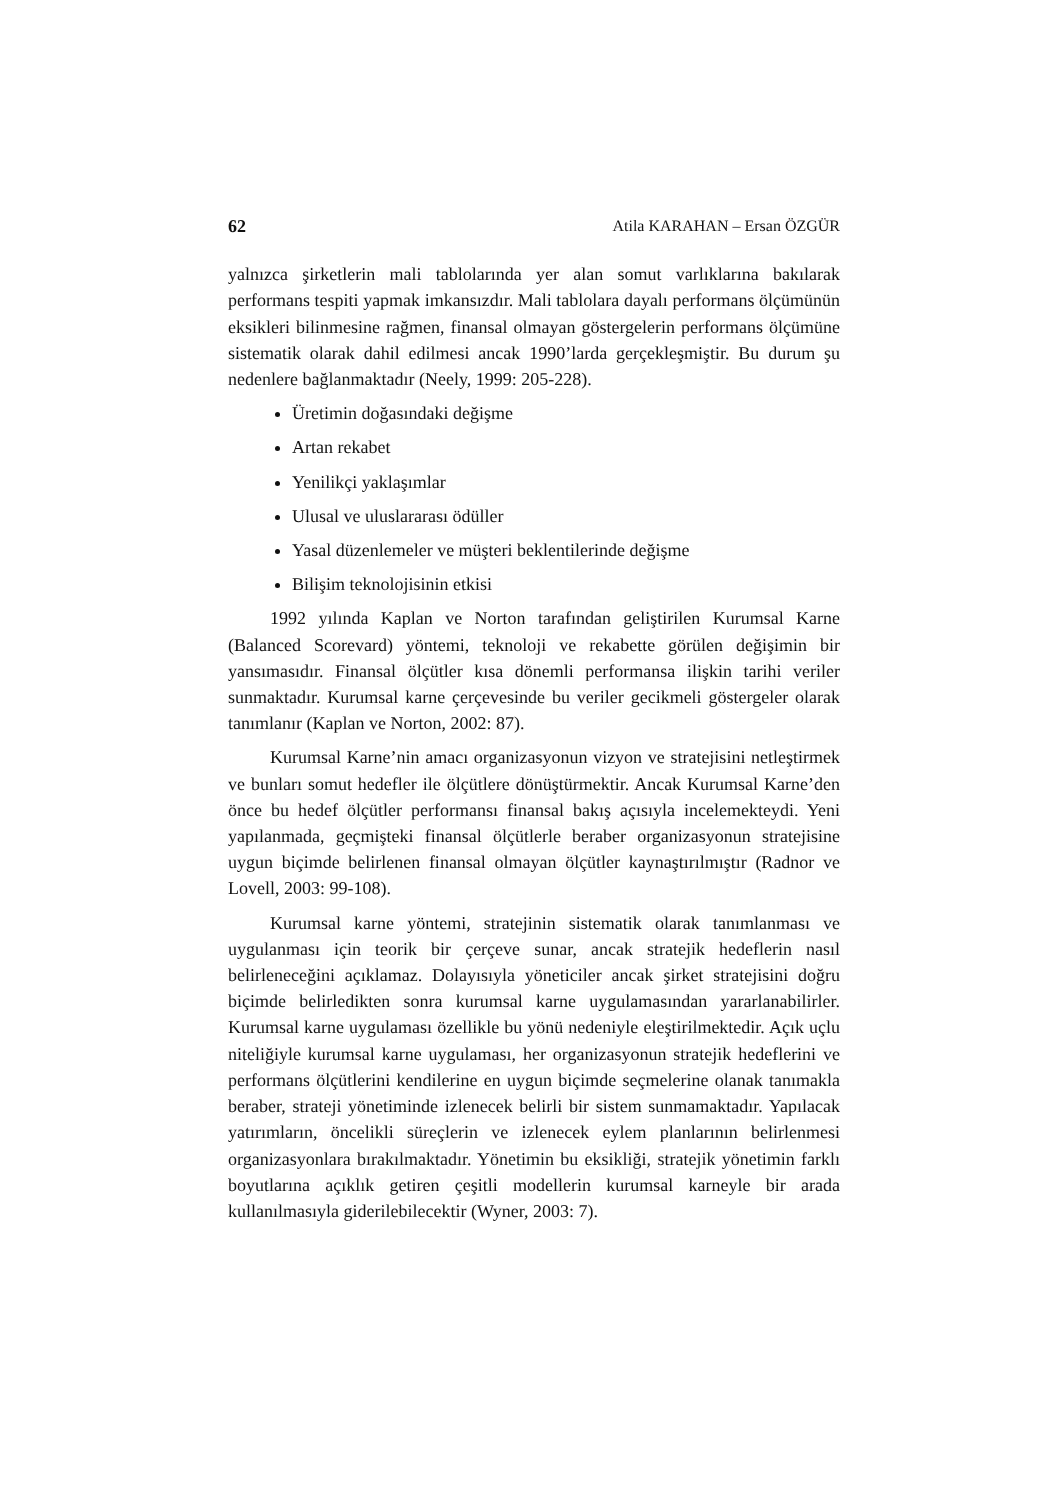62 Atila KARAHAN – Ersan ÖZGÜR
yalnızca şirketlerin mali tablolarında yer alan somut varlıklarına bakılarak performans tespiti yapmak imkansızdır. Mali tablolara dayalı performans ölçümünün eksikleri bilinmesine rağmen, finansal olmayan göstergelerin performans ölçümüne sistematik olarak dahil edilmesi ancak 1990’larda gerçekleşmiştir. Bu durum şu nedenlere bağlanmaktadır (Neely, 1999: 205-228).
Üretimin doğasındaki değişme
Artan rekabet
Yenilikçi yaklaşımlar
Ulusal ve uluslararası ödüller
Yasal düzenlemeler ve müşteri beklentilerinde değişme
Bilişim teknolojisinin etkisi
1992 yılında Kaplan ve Norton tarafından geliştirilen Kurumsal Karne (Balanced Scorevard) yöntemi, teknoloji ve rekabette görülen değişimin bir yansımasıdır. Finansal ölçütler kısa dönemli performansa ilişkin tarihi veriler sunmaktadır. Kurumsal karne çerçevesinde bu veriler gecikmeli göstergeler olarak tanımlanır (Kaplan ve Norton, 2002: 87).
Kurumsal Karne’nin amacı organizasyonun vizyon ve stratejisini netleştirmek ve bunları somut hedefler ile ölçütlere dönüştürmektir. Ancak Kurumsal Karne’den önce bu hedef ölçütler performansı finansal bakış açısıyla incelemekteydi. Yeni yapılanmada, geçmişteki finansal ölçütlerle beraber organizasyonun stratejisine uygun biçimde belirlenen finansal olmayan ölçütler kaynaştırılmıştır (Radnor ve Lovell, 2003: 99-108).
Kurumsal karne yöntemi, stratejinin sistematik olarak tanımlanması ve uygulanması için teorik bir çerçeve sunar, ancak stratejik hedeflerin nasıl belirleneceğini açıklamaz. Dolayısıyla yöneticiler ancak şirket stratejisini doğru biçimde belirledikten sonra kurumsal karne uygulamasından yararlanabilirler. Kurumsal karne uygulaması özellikle bu yönü nedeniyle eleştirilmektedir. Açık uçlu niteliğiyle kurumsal karne uygulaması, her organizasyonun stratejik hedeflerini ve performans ölçütlerini kendilerine en uygun biçimde seçmelerine olanak tanımakla beraber, strateji yönetiminde izlenecek belirli bir sistem sunmamaktadır. Yapılacak yatırımların, öncelikli süreçlerin ve izlenecek eylem planlarının belirlenmesi organizasyonlara bırakılmaktadır. Yönetimin bu eksikliği, stratejik yönetimin farklı boyutlarına açıklık getiren çeşitli modellerin kurumsal karneyle bir arada kullanılmasıyla giderilebilecektir (Wyner, 2003: 7).